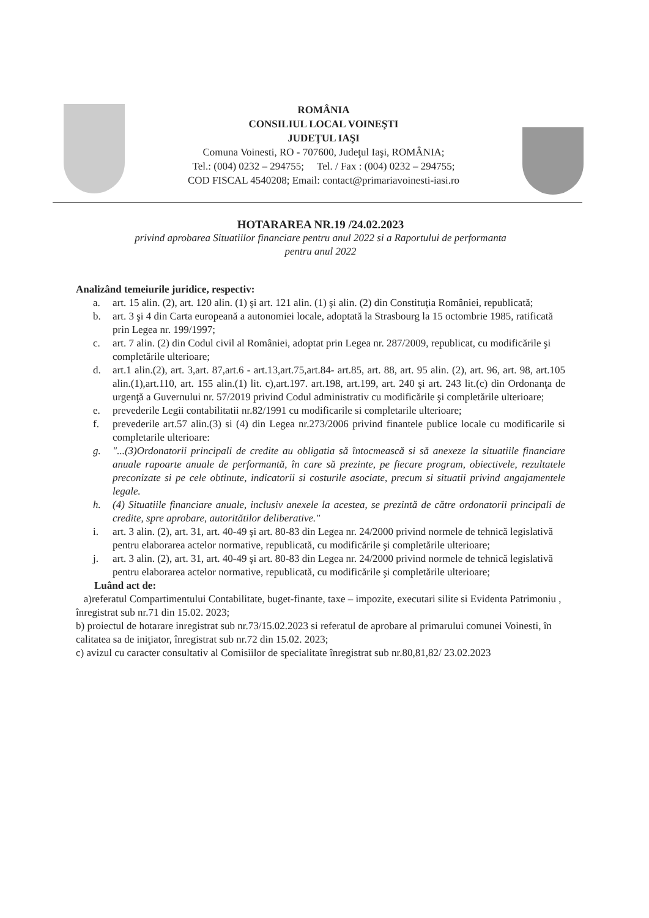ROMÂNIA
CONSILIUL LOCAL VOINEŞTI
JUDEŢUL IAŞI
Comuna Voinesti, RO - 707600, Judeţul Iaşi, ROMÂNIA;
Tel.: (004) 0232 – 294755; Tel. / Fax : (004) 0232 – 294755;
COD FISCAL 4540208; Email: contact@primariavoinesti-iasi.ro
HOTARAREA NR.19 /24.02.2023
privind aprobarea Situatiilor financiare pentru anul 2022 si a Raportului de performanta
pentru anul 2022
Analizând temeiurile juridice, respectiv:
a. art. 15 alin. (2), art. 120 alin. (1) şi art. 121 alin. (1) şi alin. (2) din Constituţia României, republicată;
b. art. 3 şi 4 din Carta europeană a autonomiei locale, adoptată la Strasbourg la 15 octombrie 1985, ratificată prin Legea nr. 199/1997;
c. art. 7 alin. (2) din Codul civil al României, adoptat prin Legea nr. 287/2009, republicat, cu modificările şi completările ulterioare;
d. art.1 alin.(2), art. 3,art. 87,art.6 - art.13,art.75,art.84- art.85, art. 88, art. 95 alin. (2), art. 96, art. 98, art.105 alin.(1),art.110, art. 155 alin.(1) lit. c),art.197. art.198, art.199, art. 240 şi art. 243 lit.(c) din Ordonanţa de urgenţă a Guvernului nr. 57/2019 privind Codul administrativ cu modificările şi completările ulterioare;
e. prevederile Legii contabilitatii nr.82/1991 cu modificarile si completarile ulterioare;
f. prevederile art.57 alin.(3) si (4) din Legea nr.273/2006 privind finantele publice locale cu modificarile si completarile ulterioare:
g. "...(3)Ordonatorii principali de credite au obligatia să întocmească si să anexeze la situatiile financiare anuale rapoarte anuale de performantă, în care să prezinte, pe fiecare program, obiectivele, rezultatele preconizate si pe cele obtinute, indicatorii si costurile asociate, precum si situatii privind angajamentele legale.
h. (4) Situatiile financiare anuale, inclusiv anexele la acestea, se prezintă de către ordonatorii principali de credite, spre aprobare, autoritătilor deliberative."
i. art. 3 alin. (2), art. 31, art. 40-49 şi art. 80-83 din Legea nr. 24/2000 privind normele de tehnică legislativă pentru elaborarea actelor normative, republicată, cu modificările şi completările ulterioare;
j. art. 3 alin. (2), art. 31, art. 40-49 şi art. 80-83 din Legea nr. 24/2000 privind normele de tehnică legislativă pentru elaborarea actelor normative, republicată, cu modificările şi completările ulterioare;
Luând act de:
a)referatul Compartimentului Contabilitate, buget-finante, taxe – impozite, executari silite si Evidenta Patrimoniu , înregistrat sub nr.71 din 15.02. 2023;
b) proiectul de hotarare inregistrat sub nr.73/15.02.2023 si referatul de aprobare al primarului comunei Voinesti, în calitatea sa de iniţiator, înregistrat sub nr.72 din 15.02. 2023;
c) avizul cu caracter consultativ al Comisiilor de specialitate înregistrat sub nr.80,81,82/ 23.02.2023